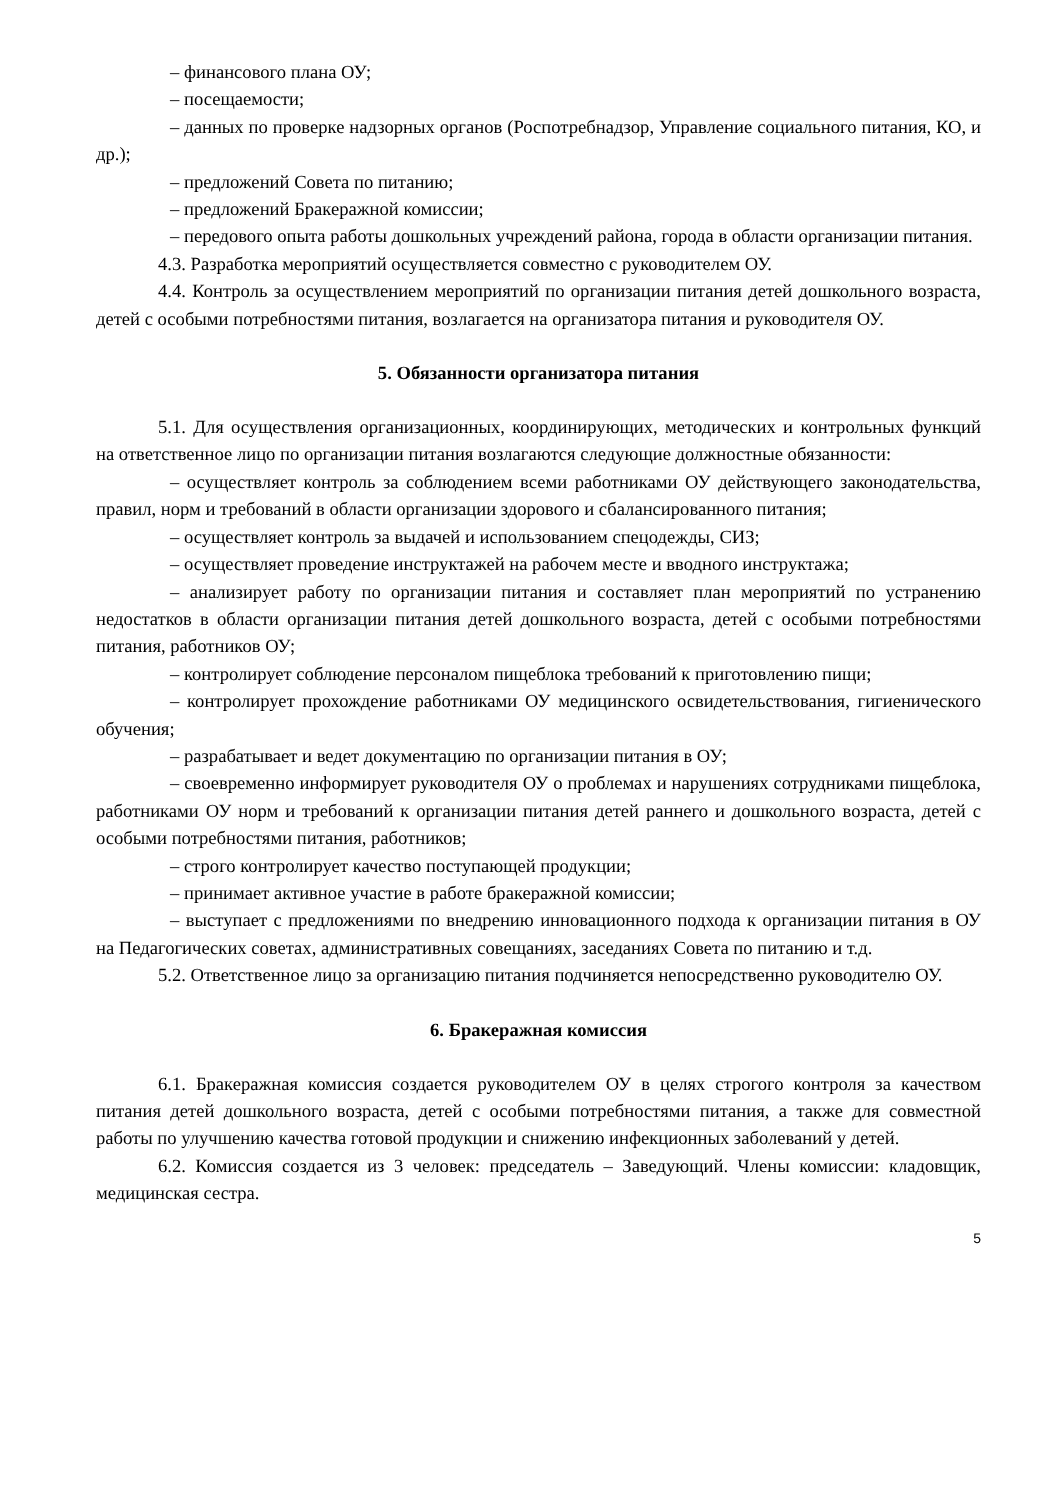– финансового плана ОУ;
– посещаемости;
– данных по проверке надзорных органов (Роспотребнадзор, Управление социального питания, КО, и др.);
– предложений Совета по питанию;
– предложений Бракеражной комиссии;
– передового опыта работы дошкольных учреждений района, города в области организации питания.
4.3. Разработка мероприятий осуществляется совместно с руководителем ОУ.
4.4. Контроль за осуществлением мероприятий по организации питания детей дошкольного возраста, детей с особыми потребностями питания, возлагается на организатора питания и руководителя ОУ.
5. Обязанности организатора питания
5.1. Для осуществления организационных, координирующих, методических и контрольных функций на ответственное лицо по организации питания возлагаются следующие должностные обязанности:
– осуществляет контроль за соблюдением всеми работниками ОУ действующего законодательства, правил, норм и требований в области организации здорового и сбалансированного питания;
– осуществляет контроль за выдачей и использованием спецодежды, СИЗ;
– осуществляет проведение инструктажей на рабочем месте и вводного инструктажа;
– анализирует работу по организации питания и составляет план мероприятий по устранению недостатков в области организации питания детей дошкольного возраста, детей с особыми потребностями питания, работников ОУ;
– контролирует соблюдение персоналом пищеблока требований к приготовлению пищи;
– контролирует прохождение работниками ОУ медицинского освидетельствования, гигиенического обучения;
– разрабатывает и ведет документацию по организации питания в ОУ;
– своевременно информирует руководителя ОУ о проблемах и нарушениях сотрудниками пищеблока, работниками ОУ норм и требований к организации питания детей раннего и дошкольного возраста, детей с особыми потребностями питания, работников;
– строго контролирует качество поступающей продукции;
– принимает активное участие в работе бракеражной комиссии;
– выступает с предложениями по внедрению инновационного подхода к организации питания в ОУ на Педагогических советах, административных совещаниях, заседаниях Совета по питанию и т.д.
5.2. Ответственное лицо за организацию питания подчиняется непосредственно руководителю ОУ.
6. Бракеражная комиссия
6.1. Бракеражная комиссия создается руководителем ОУ в целях строгого контроля за качеством питания детей дошкольного возраста, детей с особыми потребностями питания, а также для совместной работы по улучшению качества готовой продукции и снижению инфекционных заболеваний у детей.
6.2. Комиссия создается из 3 человек: председатель – Заведующий. Члены комиссии: кладовщик, медицинская сестра.
5